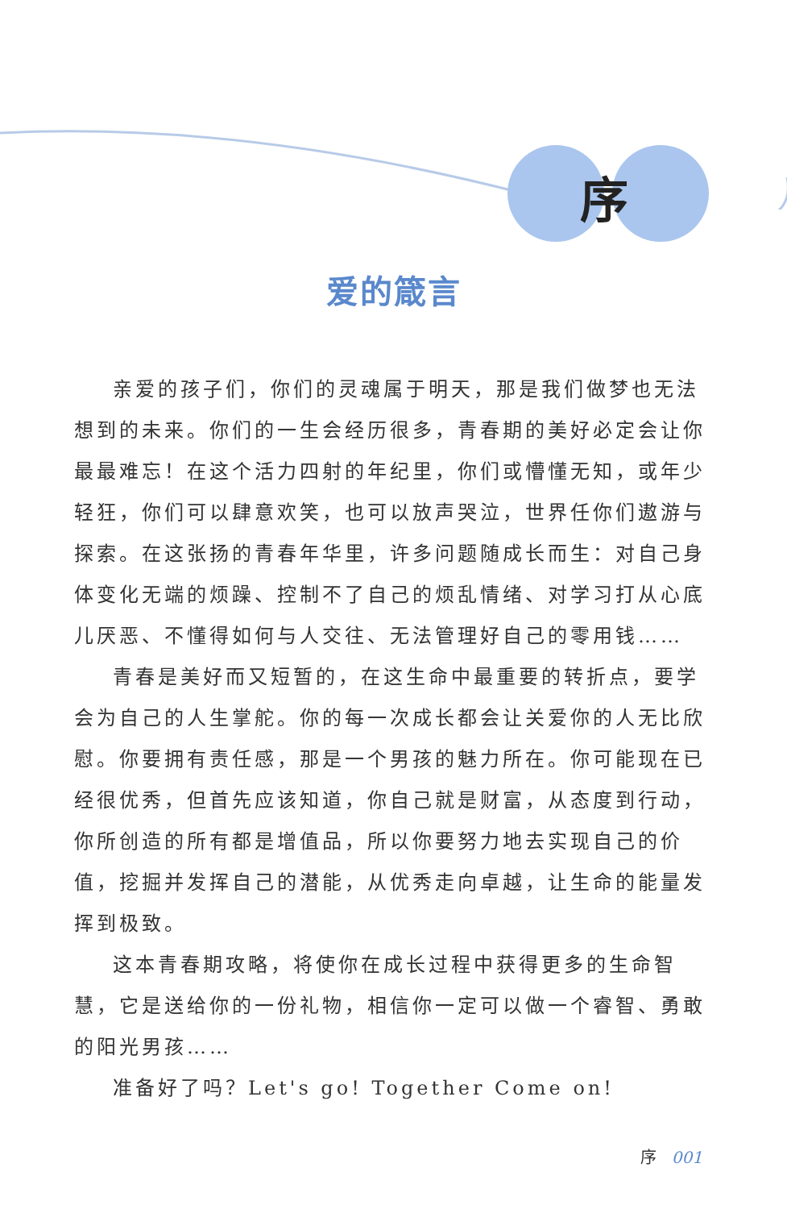序
爱的箴言
亲爱的孩子们，你们的灵魂属于明天，那是我们做梦也无法想到的未来。你们的一生会经历很多，青春期的美好必定会让你最最难忘！在这个活力四射的年纪里，你们或懵懂无知，或年少轻狂，你们可以肆意欢笑，也可以放声哭泣，世界任你们遨游与探索。在这张扬的青春年华里，许多问题随成长而生：对自己身体变化无端的烦躁、控制不了自己的烦乱情绪、对学习打从心底儿厌恶、不懂得如何与人交往、无法管理好自己的零用钱……
青春是美好而又短暂的，在这生命中最重要的转折点，要学会为自己的人生掌舵。你的每一次成长都会让关爱你的人无比欣慰。你要拥有责任感，那是一个男孩的魅力所在。你可能现在已经很优秀，但首先应该知道，你自己就是财富，从态度到行动，你所创造的所有都是增值品，所以你要努力地去实现自己的价值，挖掘并发挥自己的潜能，从优秀走向卓越，让生命的能量发挥到极致。
这本青春期攻略，将使你在成长过程中获得更多的生命智慧，它是送给你的一份礼物，相信你一定可以做一个睿智、勇敢的阳光男孩……
准备好了吗？Let's go! Together Come on!
序 001